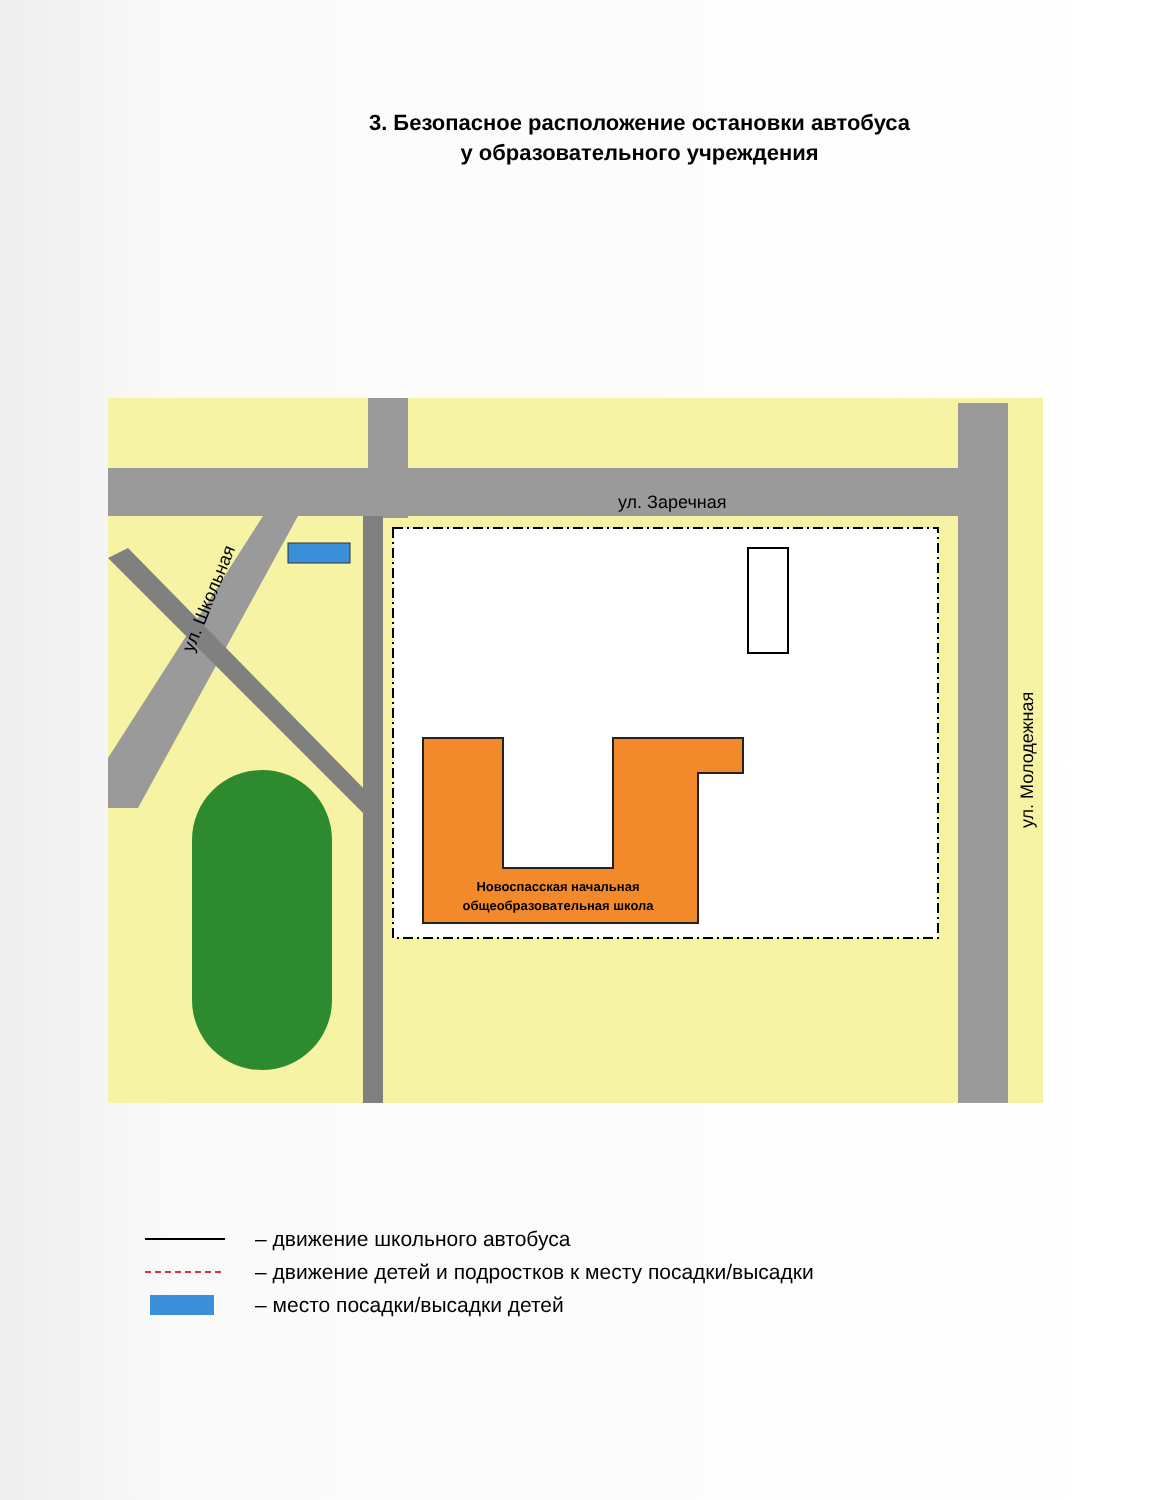3. Безопасное расположение остановки автобуса
у образовательного учреждения
Новоспасская начальная
общеобразовательная школа
ул. Заречная
ул. Молодежная
ул. Школьная
– движение школьного автобуса
– движение детей и подростков к месту посадки/высадки
– место посадки/высадки детей